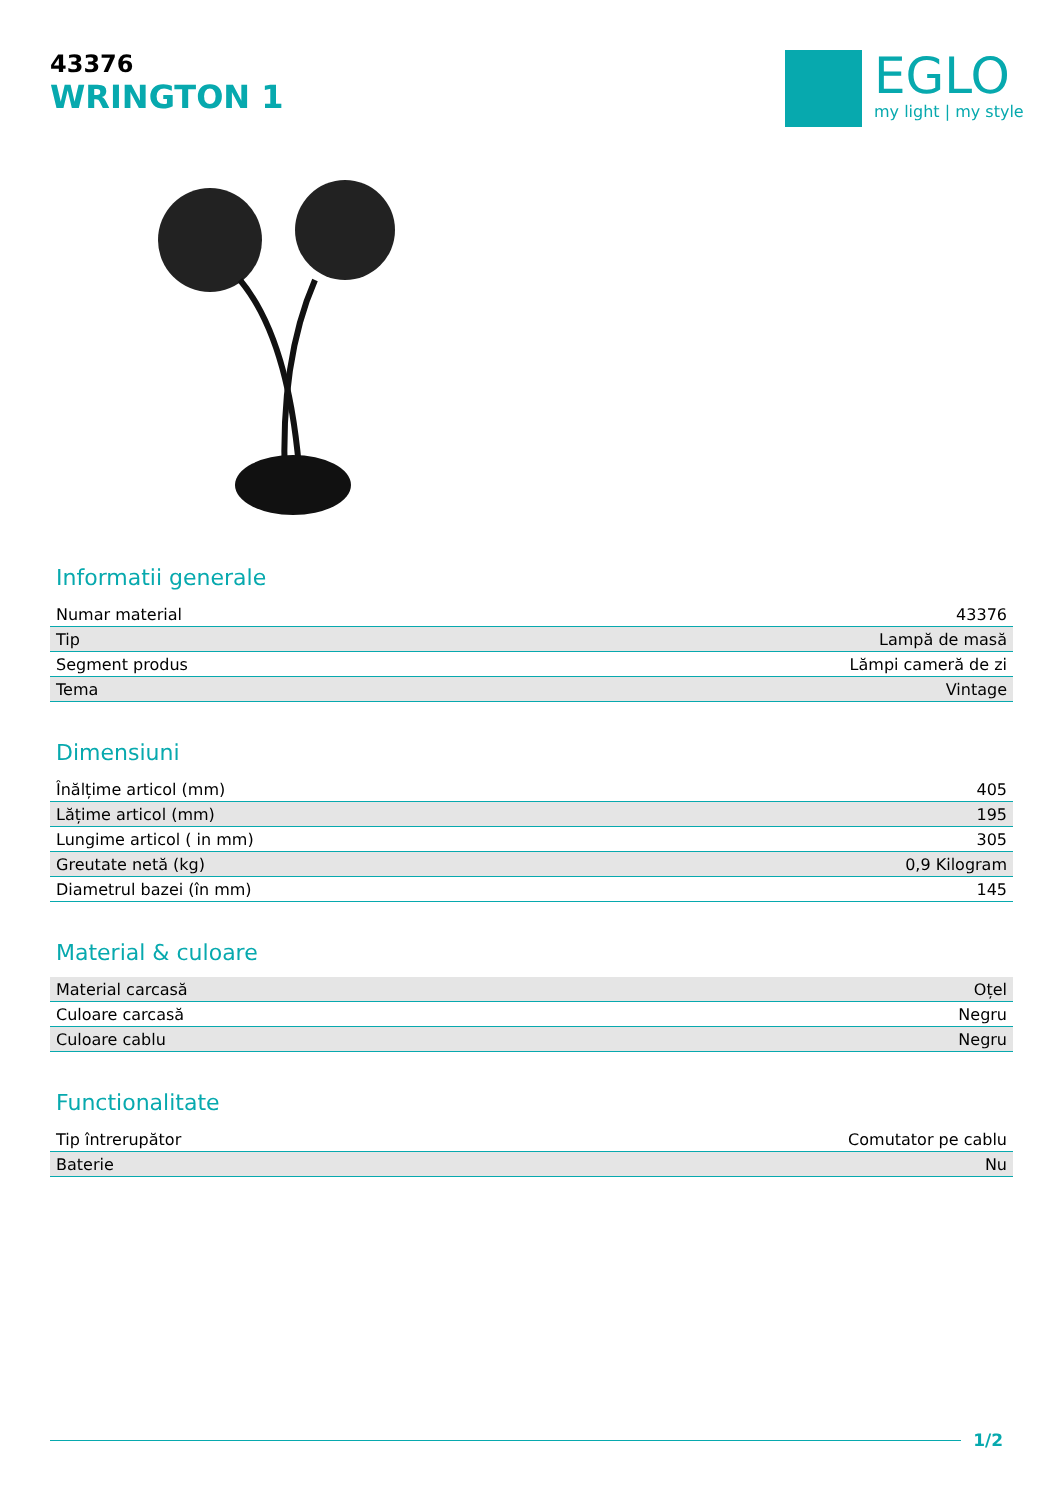43376
WRINGTON 1
EGLO
my light | my style
Informatii generale
| Numar material | 43376 |
| Tip | Lampă de masă |
| Segment produs | Lămpi cameră de zi |
| Tema | Vintage |
Dimensiuni
| Înălțime articol (mm) | 405 |
| Lățime articol (mm) | 195 |
| Lungime articol ( in mm) | 305 |
| Greutate netă (kg) | 0,9 Kilogram |
| Diametrul bazei (în mm) | 145 |
Material & culoare
| Material carcasă | Oțel |
| Culoare carcasă | Negru |
| Culoare cablu | Negru |
Functionalitate
| Tip întrerupător | Comutator pe cablu |
| Baterie | Nu |
1/2